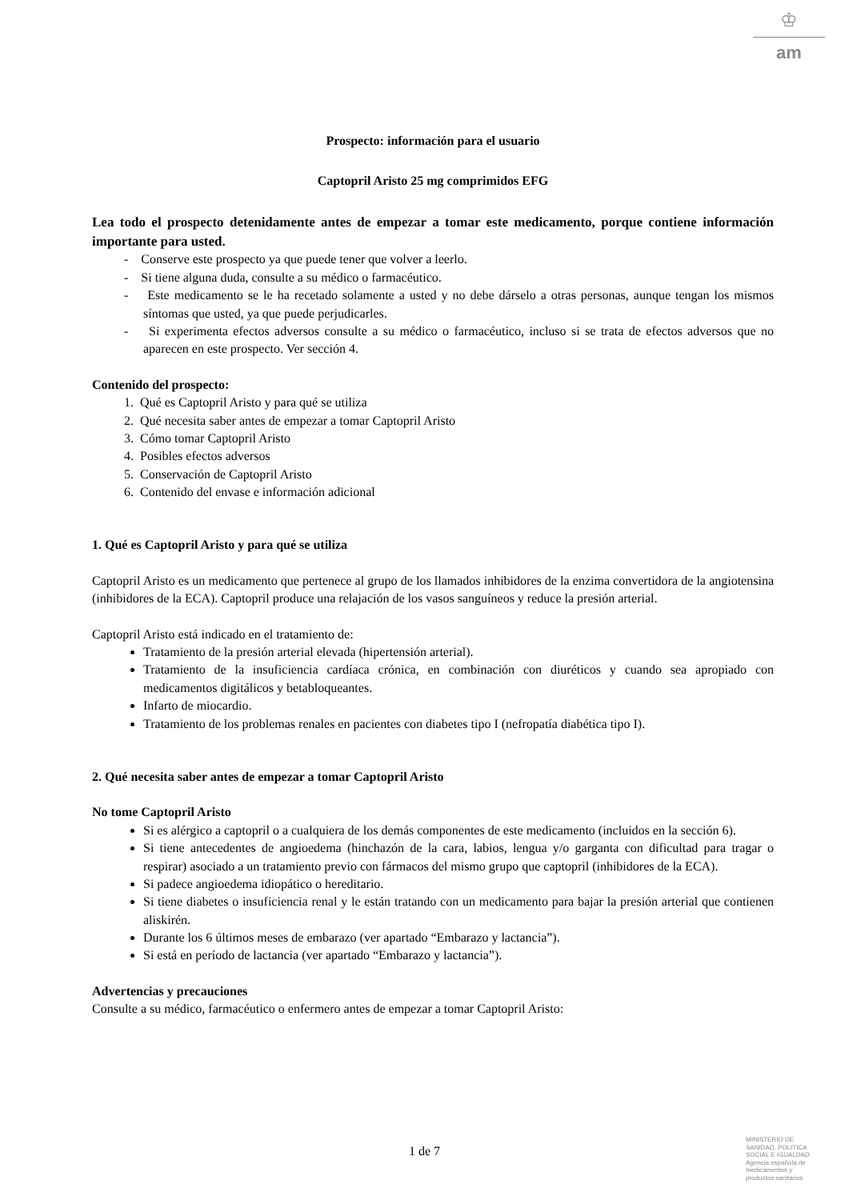♔
am
Prospecto: información para el usuario
Captopril Aristo 25 mg comprimidos EFG
Lea todo el prospecto detenidamente antes de empezar a tomar este medicamento, porque contiene información importante para usted.
- Conserve este prospecto ya que puede tener que volver a leerlo.
- Si tiene alguna duda, consulte a su médico o farmacéutico.
- Este medicamento se le ha recetado solamente a usted y no debe dárselo a otras personas, aunque tengan los mismos síntomas que usted, ya que puede perjudicarles.
- Si experimenta efectos adversos consulte a su médico o farmacéutico, incluso si se trata de efectos adversos que no aparecen en este prospecto. Ver sección 4.
Contenido del prospecto:
1. Qué es Captopril Aristo y para qué se utiliza
2. Qué necesita saber antes de empezar a tomar Captopril Aristo
3. Cómo tomar Captopril Aristo
4. Posibles efectos adversos
5. Conservación de Captopril Aristo
6. Contenido del envase e información adicional
1. Qué es Captopril Aristo y para qué se utiliza
Captopril Aristo es un medicamento que pertenece al grupo de los llamados inhibidores de la enzima convertidora de la angiotensina (inhibidores de la ECA). Captopril produce una relajación de los vasos sanguíneos y reduce la presión arterial.
Captopril Aristo está indicado en el tratamiento de:
Tratamiento de la presión arterial elevada (hipertensión arterial).
Tratamiento de la insuficiencia cardíaca crónica, en combinación con diuréticos y cuando sea apropiado con medicamentos digitálicos y betabloqueantes.
Infarto de miocardio.
Tratamiento de los problemas renales en pacientes con diabetes tipo I (nefropatía diabética tipo I).
2. Qué necesita saber antes de empezar a tomar Captopril Aristo
No tome Captopril Aristo
Si es alérgico a captopril o a cualquiera de los demás componentes de este medicamento (incluidos en la sección 6).
Si tiene antecedentes de angioedema (hinchazón de la cara, labios, lengua y/o garganta con dificultad para tragar o respirar) asociado a un tratamiento previo con fármacos del mismo grupo que captopril (inhibidores de la ECA).
Si padece angioedema idiopático o hereditario.
Si tiene diabetes o insuficiencia renal y le están tratando con un medicamento para bajar la presión arterial que contienen aliskirén.
Durante los 6 últimos meses de embarazo (ver apartado “Embarazo y lactancia”).
Si está en período de lactancia (ver apartado “Embarazo y lactancia”).
Advertencias y precauciones
Consulte a su médico, farmacéutico o enfermero antes de empezar a tomar Captopril Aristo:
1 de 7
MINISTERIO DE
SANIDAD, POLITICA
SOCIAL E IGUALDAD
Agencia española de
medicamentos y
productos sanitarios